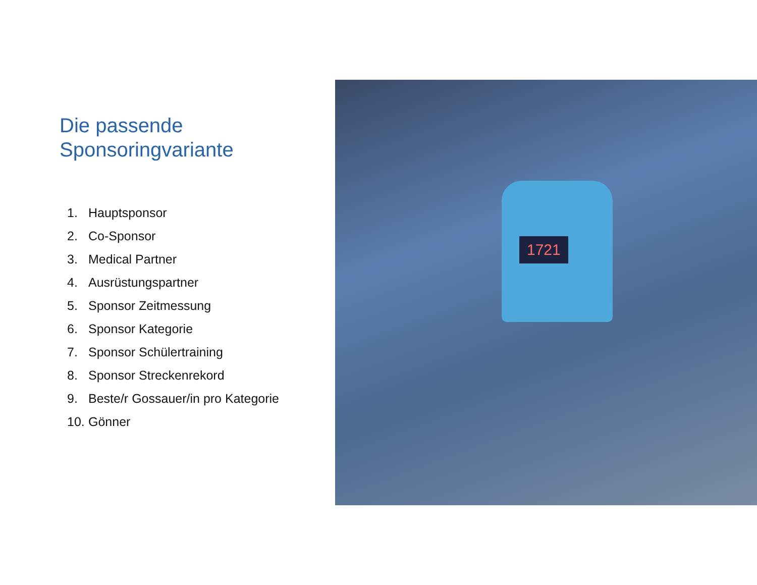Die passende
Sponsoringvariante
1. Hauptsponsor
2. Co-Sponsor
3. Medical Partner
4. Ausrüstungspartner
5. Sponsor Zeitmessung
6. Sponsor Kategorie
7. Sponsor Schülertraining
8. Sponsor Streckenrekord
9. Beste/r Gossauer/in pro Kategorie
10. Gönner
1721